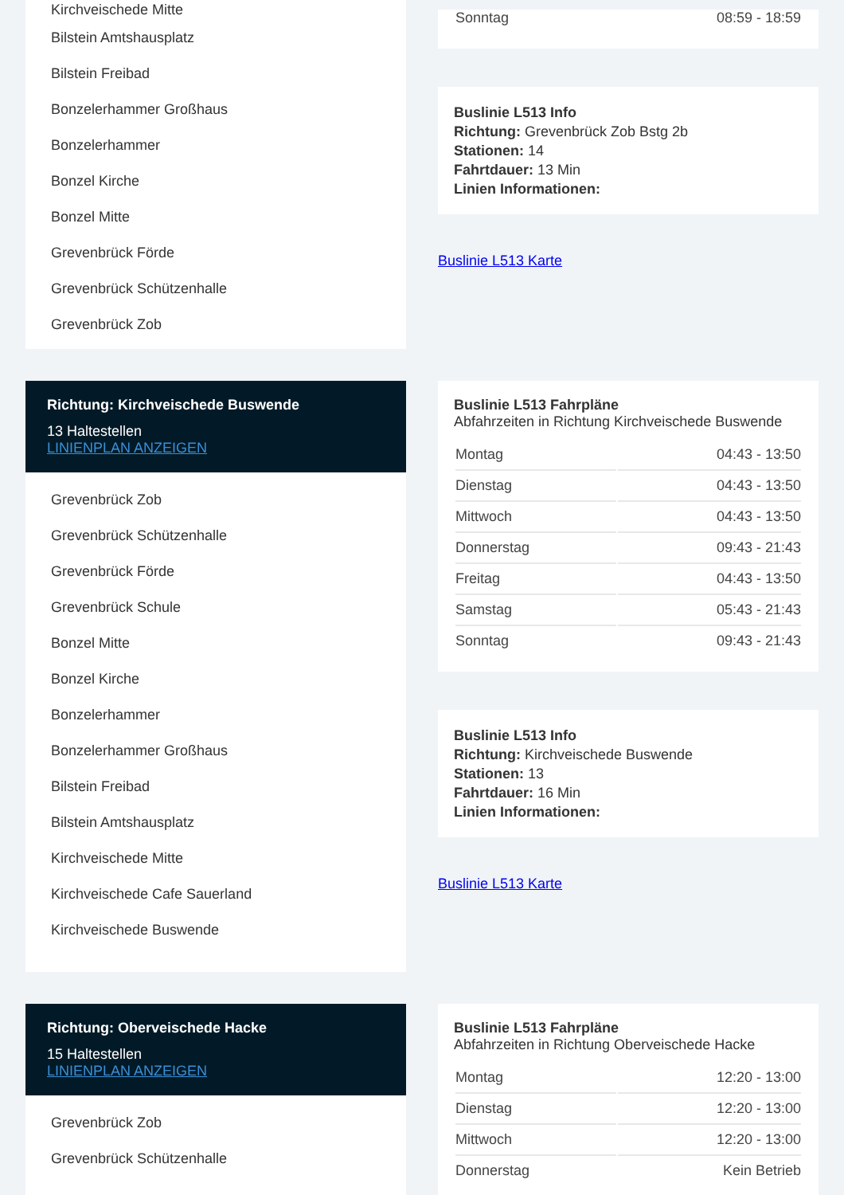Kirchveischede Mitte
Bilstein Amtshausplatz
Bilstein Freibad
Bonzelerhammer Großhaus
Bonzelerhammer
Bonzel Kirche
Bonzel Mitte
Grevenbrück Förde
Grevenbrück Schützenhalle
Grevenbrück Zob
| Sonntag | 08:59 - 18:59 |
Buslinie L513 Info
Richtung: Grevenbrück Zob Bstg 2b
Stationen: 14
Fahrtdauer: 13 Min
Linien Informationen:
Buslinie L513 Karte
Richtung: Kirchveischede Buswende
13 Haltestellen
LINIENPLAN ANZEIGEN
Grevenbrück Zob
Grevenbrück Schützenhalle
Grevenbrück Förde
Grevenbrück Schule
Bonzel Mitte
Bonzel Kirche
Bonzelerhammer
Bonzelerhammer Großhaus
Bilstein Freibad
Bilstein Amtshausplatz
Kirchveischede Mitte
Kirchveischede Cafe Sauerland
Kirchveischede Buswende
Buslinie L513 Fahrpläne
Abfahrzeiten in Richtung Kirchveischede Buswende
| Montag | 04:43 - 13:50 |
| Dienstag | 04:43 - 13:50 |
| Mittwoch | 04:43 - 13:50 |
| Donnerstag | 09:43 - 21:43 |
| Freitag | 04:43 - 13:50 |
| Samstag | 05:43 - 21:43 |
| Sonntag | 09:43 - 21:43 |
Buslinie L513 Info
Richtung: Kirchveischede Buswende
Stationen: 13
Fahrtdauer: 16 Min
Linien Informationen:
Buslinie L513 Karte
Richtung: Oberveischede Hacke
15 Haltestellen
LINIENPLAN ANZEIGEN
Grevenbrück Zob
Grevenbrück Schützenhalle
Buslinie L513 Fahrpläne
Abfahrzeiten in Richtung Oberveischede Hacke
| Montag | 12:20 - 13:00 |
| Dienstag | 12:20 - 13:00 |
| Mittwoch | 12:20 - 13:00 |
| Donnerstag | Kein Betrieb |